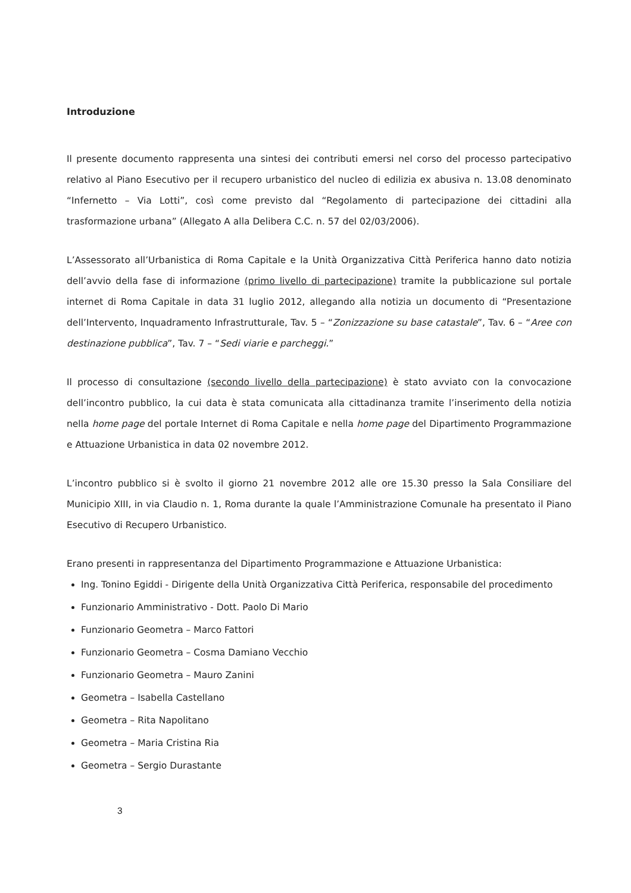Introduzione
Il presente documento rappresenta una sintesi dei contributi emersi nel corso del processo partecipativo relativo al Piano Esecutivo per il recupero urbanistico del nucleo di edilizia ex abusiva n. 13.08 denominato “Infernetto – Via Lotti”, così come previsto dal “Regolamento di partecipazione dei cittadini alla trasformazione urbana” (Allegato A alla Delibera C.C. n. 57 del 02/03/2006).
L’Assessorato all’Urbanistica di Roma Capitale e la Unità Organizzativa Città Periferica hanno dato notizia dell’avvio della fase di informazione (primo livello di partecipazione) tramite la pubblicazione sul portale internet di Roma Capitale in data 31 luglio 2012, allegando alla notizia un documento di “Presentazione dell’Intervento, Inquadramento Infrastrutturale, Tav. 5 – “Zonizzazione su base catastale”, Tav. 6 – “Aree con destinazione pubblica”, Tav. 7 – “Sedi viarie e parcheggi.”
Il processo di consultazione (secondo livello della partecipazione) è stato avviato con la convocazione dell’incontro pubblico, la cui data è stata comunicata alla cittadinanza tramite l’inserimento della notizia nella home page del portale Internet di Roma Capitale e nella home page del Dipartimento Programmazione e Attuazione Urbanistica in data 02 novembre 2012.
L’incontro pubblico si è svolto il giorno 21 novembre 2012 alle ore 15.30 presso la Sala Consiliare del Municipio XIII, in via Claudio n. 1, Roma durante la quale l’Amministrazione Comunale ha presentato il Piano Esecutivo di Recupero Urbanistico.
Erano presenti in rappresentanza del Dipartimento Programmazione e Attuazione Urbanistica:
Ing. Tonino Egiddi - Dirigente della Unità Organizzativa Città Periferica, responsabile del procedimento
Funzionario Amministrativo - Dott. Paolo Di Mario
Funzionario Geometra – Marco Fattori
Funzionario Geometra – Cosma Damiano Vecchio
Funzionario Geometra – Mauro Zanini
Geometra – Isabella Castellano
Geometra – Rita Napolitano
Geometra – Maria Cristina Ria
Geometra – Sergio Durastante
3